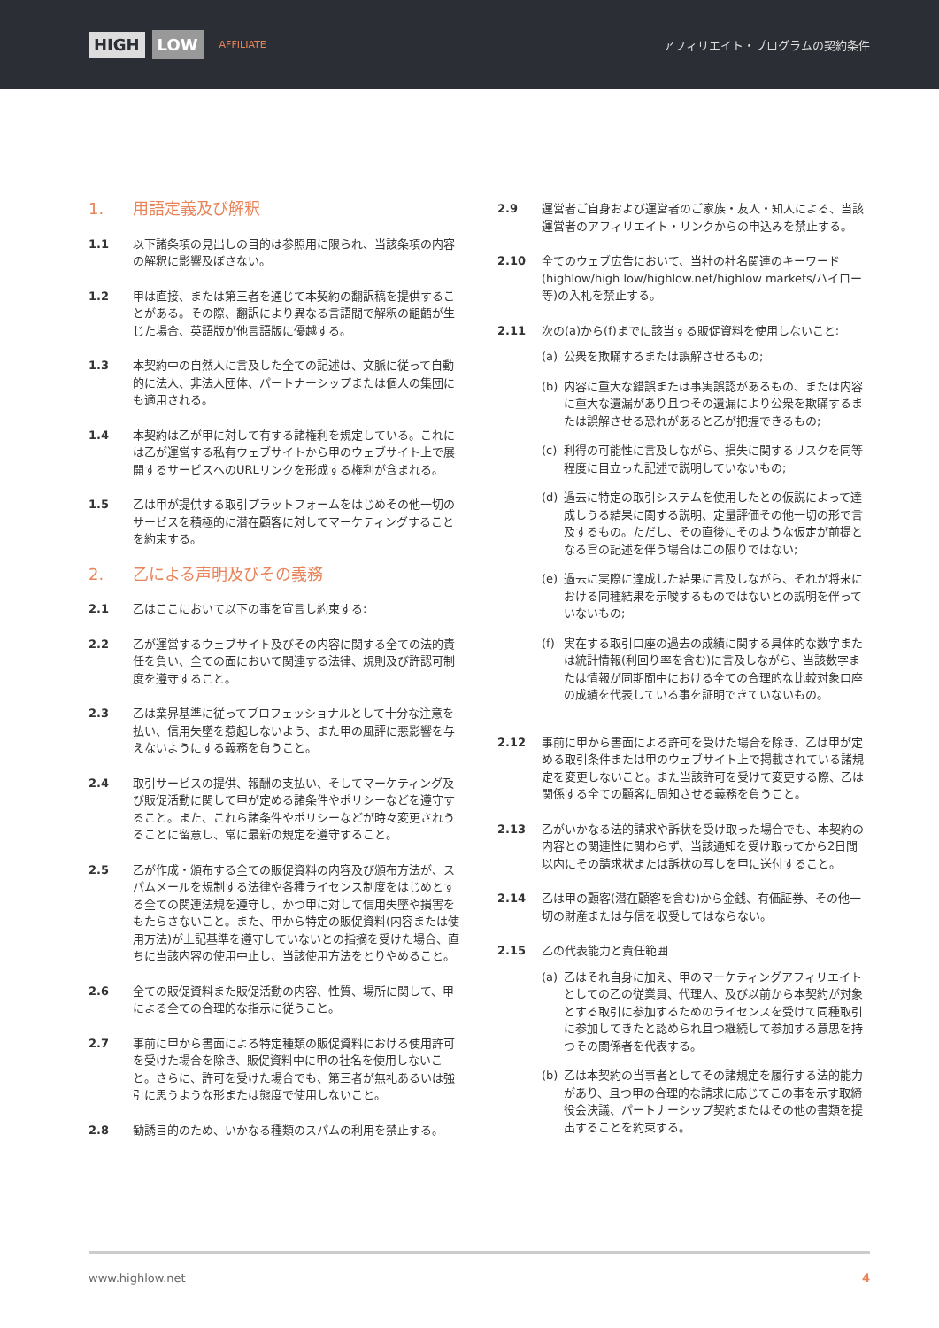HIGH LOW AFFILIATE
アフィリエイト・プログラムの契約条件
1. 用語定義及び解釈
1.1 以下諸条項の見出しの目的は参照用に限られ、当該条項の内容の解釈に影響及ぼさない。
1.2 甲は直接、または第三者を通じて本契約の翻訳稿を提供することがある。その際、翻訳により異なる言語間で解釈の齟齬が生じた場合、英語版が他言語版に優越する。
1.3 本契約中の自然人に言及した全ての記述は、文脈に従って自動的に法人、非法人団体、パートナーシップまたは個人の集団にも適用される。
1.4 本契約は乙が甲に対して有する諸権利を規定している。これには乙が運営する私有ウェブサイトから甲のウェブサイト上で展開するサービスへのURLリンクを形成する権利が含まれる。
1.5 乙は甲が提供する取引プラットフォームをはじめその他一切のサービスを積極的に潜在顧客に対してマーケティングすることを約束する。
2. 乙による声明及びその義務
2.1 乙はここにおいて以下の事を宣言し約束する:
2.2 乙が運営するウェブサイト及びその内容に関する全ての法的責任を負い、全ての面において関連する法律、規則及び許認可制度を遵守すること。
2.3 乙は業界基準に従ってプロフェッショナルとして十分な注意を払い、信用失墜を惹起しないよう、また甲の風評に悪影響を与えないようにする義務を負うこと。
2.4 取引サービスの提供、報酬の支払い、そしてマーケティング及び販促活動に関して甲が定める諸条件やポリシーなどを遵守すること。また、これら諸条件やポリシーなどが時々変更されうることに留意し、常に最新の規定を遵守すること。
2.5 乙が作成・頒布する全ての販促資料の内容及び頒布方法が、スパムメールを規制する法律や各種ライセンス制度をはじめとする全ての関連法規を遵守し、かつ甲に対して信用失墜や損害をもたらさないこと。また、甲から特定の販促資料(内容または使用方法)が上記基準を遵守していないとの指摘を受けた場合、直ちに当該内容の使用中止し、当該使用方法をとりやめること。
2.6 全ての販促資料また販促活動の内容、性質、場所に関して、甲による全ての合理的な指示に従うこと。
2.7 事前に甲から書面による特定種類の販促資料における使用許可を受けた場合を除き、販促資料中に甲の社名を使用しないこと。さらに、許可を受けた場合でも、第三者が無礼あるいは強引に思うような形または態度で使用しないこと。
2.8 勧誘目的のため、いかなる種類のスパムの利用を禁止する。
2.9 運営者ご自身および運営者のご家族・友人・知人による、当該運営者のアフィリエイト・リンクからの申込みを禁止する。
2.10 全てのウェブ広告において、当社の社名関連のキーワード(highlow/high low/highlow.net/highlow markets/ハイロー等)の入札を禁止する。
2.11 次の(a)から(f)までに該当する販促資料を使用しないこと:
(a) 公衆を欺瞞するまたは誤解させるもの;
(b) 内容に重大な錯誤または事実誤認があるもの、または内容に重大な遺漏があり且つその遺漏により公衆を欺瞞するまたは誤解させる恐れがあると乙が把握できるもの;
(c) 利得の可能性に言及しながら、損失に関するリスクを同等程度に目立った記述で説明していないもの;
(d) 過去に特定の取引システムを使用したとの仮説によって達成しうる結果に関する説明、定量評価その他一切の形で言及するもの。ただし、その直後にそのような仮定が前提となる旨の記述を伴う場合はこの限りではない;
(e) 過去に実際に達成した結果に言及しながら、それが将来における同種結果を示唆するものではないとの説明を伴っていないもの;
(f) 実在する取引口座の過去の成績に関する具体的な数字または統計情報(利回り率を含む)に言及しながら、当該数字または情報が同期間中における全ての合理的な比較対象口座の成績を代表している事を証明できていないもの。
2.12 事前に甲から書面による許可を受けた場合を除き、乙は甲が定める取引条件または甲のウェブサイト上で掲載されている諸規定を変更しないこと。また当該許可を受けて変更する際、乙は関係する全ての顧客に周知させる義務を負うこと。
2.13 乙がいかなる法的請求や訴状を受け取った場合でも、本契約の内容との関連性に関わらず、当該通知を受け取ってから2日間以内にその請求状または訴状の写しを甲に送付すること。
2.14 乙は甲の顧客(潜在顧客を含む)から金銭、有価証券、その他一切の財産または与信を収受してはならない。
2.15 乙の代表能力と責任範囲
(a) 乙はそれ自身に加え、甲のマーケティングアフィリエイトとしての乙の従業員、代理人、及び以前から本契約が対象とする取引に参加するためのライセンスを受けて同種取引に参加してきたと認められ且つ継続して参加する意思を持つその関係者を代表する。
(b) 乙は本契約の当事者としてその諸規定を履行する法的能力があり、且つ甲の合理的な請求に応じてこの事を示す取締役会決議、パートナーシップ契約またはその他の書類を提出することを約束する。
www.highlow.net 4